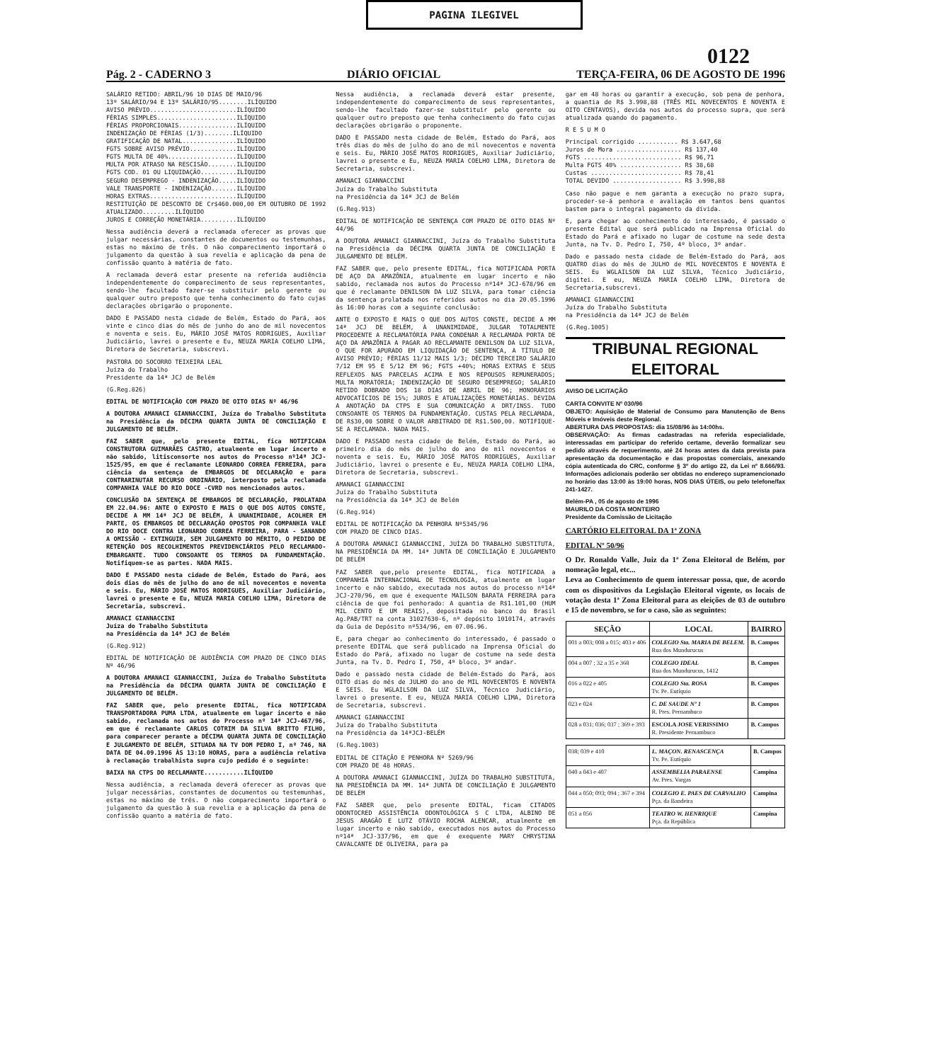PAGINA ILEGIVEL
0122
Pág. 2 - CADERNO 3 DIÁRIO OFICIAL TERÇA-FEIRA, 06 DE AGOSTO DE 1996
SALÁRIO RETIDO: ABRIL/96 10 DIAS DE MAIO/96
13º SALÁRIO/94 E 13º SALÁRIO/95........ILÍQUIDO
AVISO PRÉVIO........................ILÍQUIDO
FÉRIAS SIMPLES......................ILÍQUIDO
FÉRIAS PROPORCIONAIS................ILÍQUIDO
INDENIZAÇÃO DE FÉRIAS (1/3)........ILÍQUIDO
GRATIFICAÇÃO DE NATAL...............ILÍQUIDO
FGTS SOBRE AVISO PRÉVIO.............ILÍQUIDO
FGTS MULTA DE 40%...................ILÍQUIDO
MULTA POR ATRASO NA RESCISÃO........ILÍQUIDO
FGTS COD. 01 OU LIQUIDAÇÃO..........ILÍQUIDO
SEGURO DESEMPREGO - INDENIZAÇÃO.....ILÍQUIDO
VALE TRANSPORTE - INDENIZAÇÃO.......ILÍQUIDO
HORAS EXTRAS........................ILÍQUIDO
RESTITUIÇÃO DE DESCONTO DE Cr$460.000,00 EM OUTUBRO DE 1992 ATUALIZADO.........ILÍQUIDO
JUROS E CORREÇÃO MONETÁRIA..........ILÍQUIDO
Nessa audiência deverá a reclamada oferecer as provas que julgar necessárias, constantes de documentos ou testemunhas, estas no máximo de três. O não comparecimento importará o julgamento da questão à sua revelia e aplicação da pena de confissão quanto à matéria de fato.
A reclamada deverá estar presente na referida audiência independentemente do comparecimento de seus representantes, sendo-lhe facultado fazer-se substituir pelo gerente ou qualquer outro preposto que tenha conhecimento do fato cujas declarações obrigarão o proponente.
DADO E PASSADO nesta cidade de Belém, Estado do Pará, aos vinte e cinco dias do mês de junho do ano de mil novecentos e noventa e seis. Eu, MÁRIO JOSÉ MATOS RODRIGUES, Auxiliar Judiciário, lavrei o presente e Eu, NEUZA MARIA COELHO LIMA, Diretora de Secretaria, subscrevi.
PASTORA DO SOCORRO TEIXEIRA LEAL
Juíza do Trabalho
Presidente da 14ª JCJ de Belém
(G.Reg.826)
EDITAL DE NOTIFICAÇÃO COM PRAZO DE OITO DIAS Nº 46/96
A DOUTORA AMANACI GIANNACCINI, Juíza do Trabalho Substituta na Presidência da DÉCIMA QUARTA JUNTA DE CONCILIAÇÃO E JULGAMENTO DE BELÉM.
FAZ SABER que, pelo presente EDITAL, fica NOTIFICADA CONSTRUTORA GUIMARÃES CASTRO, atualmente em lugar incerto e não sabido, litisconsorte nos autos do Processo nº14ª JCJ-1525/95, em que é reclamante LEONARDO CORREA FERREIRA, para ciência da sentença de EMBARGOS DE DECLARAÇÃO e para CONTRARINUTAR RECURSO ORDINÁRIO, interposto pela reclamada COMPANHIA VALE DO RIO DOCE -CVRD nos mencionados autos.
CONCLUSÃO DA SENTENÇA DE EMBARGOS DE DECLARAÇÃO, PROLATADA EM 22.04.96: ANTE O EXPOSTO E MAIS O QUE DOS AUTOS CONSTE, DECIDE A MM 14ª JCJ DE BELÉM, À UNANIMIDADE, ACOLHER EM PARTE, OS EMBARGOS DE DECLARAÇÃO OPOSTOS POR COMPANHIA VALE DO RIO DOCE CONTRA LEONARDO CORREA FERREIRA, PARA - SANANDO A OMISSÃO - EXTINGUIR, SEM JULGAMENTO DO MÉRITO, O PEDIDO DE RETENÇÃO DOS RECOLHIMENTOS PREVIDENCIÁRIOS PELO RECLAMADO-EMBARGANTE. TUDO CONSOANTE OS TERMOS DA FUNDAMENTAÇÃO. Notifiquem-se as partes. NADA MAIS.
DADO E PASSADO nesta cidade de Belém, Estado do Pará, aos dois dias do mês de julho do ano de mil novecentos e noventa e seis. Eu, MÁRIO JOSÉ MATOS RODRIGUES, Auxiliar Judiciário, lavrei o presente e Eu, NEUZA MARIA COELHO LIMA, Diretora de Secretaria, subscrevi.
AMANACI GIANNACCINI
Juíza do Trabalho Substituta
na Presidência da 14ª JCJ de Belém
(G.Reg.912)
EDITAL DE NOTIFICAÇÃO DE AUDIÊNCIA COM PRAZO DE CINCO DIAS Nº 46/96
A DOUTORA AMANACI GIANNACCINI, Juíza do Trabalho Substituta na Presidência da DÉCIMA QUARTA JUNTA DE CONCILIAÇÃO E JULGAMENTO DE BELÉM.
FAZ SABER que, pelo presente EDITAL, fica NOTIFICADA TRANSPORTADORA PUMA LTDA, atualmente em lugar incerto e não sabido, reclamada nos autos do Processo nº 14ª JCJ-467/96, em que é reclamante CARLOS COTRIM DA SILVA BRITTO FILHO, para comparecer perante a DÉCIMA QUARTA JUNTA DE CONCILIAÇÃO E JULGAMENTO DE BELÉM, SITUADA NA TV DOM PEDRO I, nº 746, NA DATA DE 04.09.1996 ÀS 13:10 HORAS, para a audiência relativa à reclamação trabalhista supra cujo pedido é o seguinte:
BAIXA NA CTPS DO RECLAMANTE...........ILÍQUIDO
Nessa audiência, a reclamada deverá oferecer as provas que julgar necessárias, constantes de documentos ou testemunhas, estas no máximo de três. O não comparecimento importará o julgamento da questão à sua revelia e a aplicação da pena de confissão quanto a matéria de fato.
Nessa audiência, a reclamada deverá estar presente, independentemente do comparecimento de seus representantes, sendo-lhe facultado fazer-se substituir pelo gerente ou qualquer outro preposto que tenha conhecimento do fato cujas declarações obrigarão o proponente.
DADO E PASSADO nesta cidade de Belém, Estado do Pará, aos três dias do mês de julho do ano de mil novecentos e noventa e seis. Eu, MÁRIO JOSÉ MATOS RODRIGUES, Auxiliar Judiciário, lavrei o presente e Eu, NEUZA MARIA COELHO LIMA, Diretora de Secretaria, subscrevi.
AMANACI GIANNACCINI
Juíza do Trabalho Substituta
na Presidência da 14ª JCJ de Belém
(G.Reg.913)
EDITAL DE NOTIFICAÇÃO DE SENTENÇA COM PRAZO DE OITO DIAS Nº 44/96
A DOUTORA AMANACI GIANNACCINI, Juíza do Trabalho Substituta na Presidência da DÉCIMA QUARTA JUNTA DE CONCILIAÇÃO E JULGAMENTO DE BELÉM.
FAZ SABER que, pelo presente EDITAL, fica NOTIFICADA PORTA DE AÇO DA AMAZÔNIA, atualmente em lugar incerto e não sabido, reclamada nos autos do Processo nº14ª JCJ-678/96 em que é reclamante DENILSON DA LUZ SILVA, para tomar ciência da sentença prolatada nos referidos autos no dia 20.05.1996 às 16:00 horas com a seguinte conclusão:
ANTE O EXPOSTO E MAIS O QUE DOS AUTOS CONSTE, DECIDE A MM 14ª JCJ DE BELÉM, À UNANIMIDADE, JULGAR TOTALMENTE PROCEDENTE A RECLAMATÓRIA PARA CONDENAR A RECLAMADA PORTA DE AÇO DA AMAZÔNIA A PAGAR AO RECLAMANTE DENILSON DA LUZ SILVA, O QUE FOR APURADO EM LIQUIDAÇÃO DE SENTENÇA, A TÍTULO DE AVISO PRÉVIO; FÉRIAS 11/12 MAIS 1/3; DÉCIMO TERCEIRO SALÁRIO 7/12 EM 95 E 5/12 EM 96; FGTS +40%; HORAS EXTRAS E SEUS REFLEXOS NAS PARCELAS ACIMA E NOS REPOUSOS REMUNERADOS; MULTA MORATÓRIA; INDENIZAÇÃO DE SEGURO DESEMPREGO; SALÁRIO RETIDO DOBRADO DOS 18 DIAS DE ABRIL DE 96; HONORÁRIOS ADVOCATÍCIOS DE 15%; JUROS E ATUALIZAÇÕES MONETÁRIAS. DEVIDA A ANOTAÇÃO DA CTPS E SUA COMUNICAÇÃO A DRT/INSS. TUDO CONSOANTE OS TERMOS DA FUNDAMENTAÇÃO. CUSTAS PELA RECLAMADA, DE R$30,00 SOBRE O VALOR ARBITRADO DE R$1.500,00. NOTIFIQUE-SE A RECLAMADA. NADA MAIS.
DADO E PASSADO nesta cidade de Belém, Estado do Pará, ao primeiro dia do mês de julho do ano de mil novecentos e noventa e seis. Eu, MÁRIO JOSÉ MATOS RODRIGUES, Auxiliar Judiciário, lavrei o presente e Eu, NEUZA MARIA COELHO LIMA, Diretora de Secretaria, subscrevi.
AMANACI GIANNACCINI
Juíza do Trabalho Substituta
na Presidência da 14ª JCJ de Belém
(G.Reg.914)
EDITAL DE NOTIFICAÇÃO DA PENHORA Nº5345/96
COM PRAZO DE CINCO DIAS.
A DOUTORA AMANACI GIANNACCINI, JUÍZA DO TRABALHO SUBSTITUTA, NA PRESIDÊNCIA DA MM. 14ª JUNTA DE CONCILIAÇÃO E JULGAMENTO DE BELÉM
FAZ SABER que,pelo presente EDITAL, fica NOTIFICADA a COMPANHIA INTERNACIONAL DE TECNOLOGIA, atualmente em lugar incerto e não sabido, executada nos autos do processo nº14ª JCJ-270/96, em que é exequente MAILSON BARATA FERREIRA para ciência de que foi penhorado: A quantia de R$1.101,00 (HUM MIL CENTO E UM REAIS), depositada no banco do Brasil Ag.PAB/TRT na conta 31027630-6, nº depósito 1010174, através da Guia de Depósito nº534/96, em 07.06.96.
E, para chegar ao conhecimento do interessado, é passado o presente EDITAL que será publicado na Imprensa Oficial do Estado do Pará, afixado no lugar de costume na sede desta Junta, na Tv. D. Pedro I, 750, 4º bloco, 3º andar.
Dado e passado nesta cidade de Belém-Estado do Pará, aos OITO dias do mês de JULHO do ano de MIL NOVECENTOS E NOVENTA E SEIS. Eu WGLAILSON DA LUZ SILVA, Técnico Judiciário, lavrei o presente. E eu, NEUZA MARIA COELHO LIMA, Diretora de Secretaria, subscrevi.
AMANACI GIANNACCINI
Juíza do Trabalho Substituta
na Presidência da 14ªJCJ-BELÉM
(G.Reg.1003)
EDITAL DE CITAÇÃO E PENHORA Nº 5269/96
COM PRAZO DE 48 HORAS.
A DOUTORA AMANACI GIANNACCINI, JUÍZA DO TRABALHO SUBSTITUTA, NA PRESIDÊNCIA DA MM. 14ª JUNTA DE CONCILIAÇÃO E JULGAMENTO DE BELÉM
FAZ SABER que, pelo presente EDITAL, ficam CITADOS ODONTOCRED ASSISTÊNCIA ODONTOLÓGICA S C LTDA, ALBINO DE JESUS ARAGÃO E LUTZ OTÁVIO ROCHA ALENCAR, atualmente em lugar incerto e não sabido, executados nos autos do Processo nº14ª JCJ-337/96, em que é exequente MARY CHRYSTINA CAVALCANTE DE OLIVEIRA, para pa
gar em 48 horas ou garantir a execução, sob pena de penhora, a quantia de R$ 3.998,88 (TRÊS MIL NOVECENTOS E NOVENTA E OITO CENTAVOS), devida nos autos do processo supra, que será atualizada quando do pagamento.
R E S U M O
Principal corrigido ........... R$ 3.647,68
Juros de Mora .................. R$ 137,40
FGTS ........................... R$ 96,71
Multa FGTS 40% ................. R$ 38,68
Custas ......................... R$ 78,41
TOTAL DEVIDO ................... R$ 3.998,88
Caso não pague e nem garanta a execução no prazo supra, proceder-se-á penhora e avaliação em tantos bens quantos bastem para o integral pagamento da dívida.
E, para chegar ao conhecimento do interessado, é passado o presente Edital que será publicado na Imprensa Oficial do Estado do Pará e afixado no lugar de costume na sede desta Junta, na Tv. D. Pedro I, 750, 4º bloco, 3º andar.
Dado e passado nesta cidade de Belém-Estado do Pará, aos QUATRO dias do mês de JULHO de MIL NOVECENTOS E NOVENTA E SEIS. Eu WGLAILSON DA LUZ SILVA, Técnico Judiciário, digitei. E eu, NEUZA MARIA COELHO LIMA, Diretora de Secretaria,subscrevi.
AMANACI GIANNACCINI
Juíza do Trabalho Substituta
na Presidência da 14ª JCJ de Belém
(G.Reg.1005)
TRIBUNAL REGIONAL
ELEITORAL
AVISO DE LICITAÇÃO
CARTA CONVITE Nº 030/96
OBJETO: Aquisição de Material de Consumo para Manutenção de Bens Móveis e Imóveis deste Regional.
ABERTURA DAS PROPOSTAS: dia 15/08/96 às 14:00hs.
OBSERVAÇÃO: As firmas cadastradas na referida especialidade, interessadas em participar do referido certame, deverão formalizar seu pedido através de requerimento, até 24 horas antes da data prevista para apresentação da documentação e das propostas comerciais, anexando cópia autenticada do CRC, conforme § 3º do artigo 22, da Lei nº 8.666/93. Informações adicionais poderão ser obtidas no endereço supramencionado no horário das 13:00 às 19:00 horas, NOS DIAS ÚTEIS, ou pelo telefone/fax 241-1427.
Belém-PA , 05 de agosto de 1996
MAURILO DA COSTA MONTEIRO
Presidente da Comissão de Licitação
CARTÓRIO ELEITORAL DA 1ª ZONA
EDITAL Nº 50/96
O Dr. Ronaldo Valle, Juiz da 1ª Zona Eleitoral de Belém, por nomeação legal, etc...
Leva ao Conhecimento de quem interessar possa, que, de acordo com os dispositivos da Legislação Eleitoral vigente, os locais de votação desta 1ª Zona Eleitoral para as eleições de 03 de outubro e 15 de novembro, se for o caso, são as seguintes:
| SEÇÃO | LOCAL | BAIRRO |
| --- | --- | --- |
| 001 a 003; 008 a 015; 403 e 406 | COLEGIO Sta. MARIA DE BELEM. Rua dos Mundurucus | B. Campos |
| 004 a 007 ; 32 a 35 e 368 | COLEGIO IDEAL Rua dos Mundurucus, 1412 | B. Campos |
| 016 a 022 e 405 | COLEGIO Sta. ROSA Tv. Pe. Eutíquio | B. Campos |
| 023 e 024 | C. DE SAUDE Nº 1 R. Pres. Pernambuco | B. Campos |
| 028 a 031; 036; 037 ; 369 e 393 | ESCOLA JOSE VERISSIMO R. Presidente Pernambuco | B. Campos |
| 038; 039 e 410 | L. MAÇON. RENASCENÇA Tv. Pe. Eutíquio | B. Campos |
| 040 a 043 e 407 | ASSEMBELIA PARAENSE Av. Pres. Vargas | Campina |
| 044 a 050; 093; 094 ; 367 e 394 | COLEGIO E. PAES DE CARVALHO Pça. da Bandeira | Campina |
| 051 a 056 | TEATRO W. HENRIQUE Pça. da República | Campina |